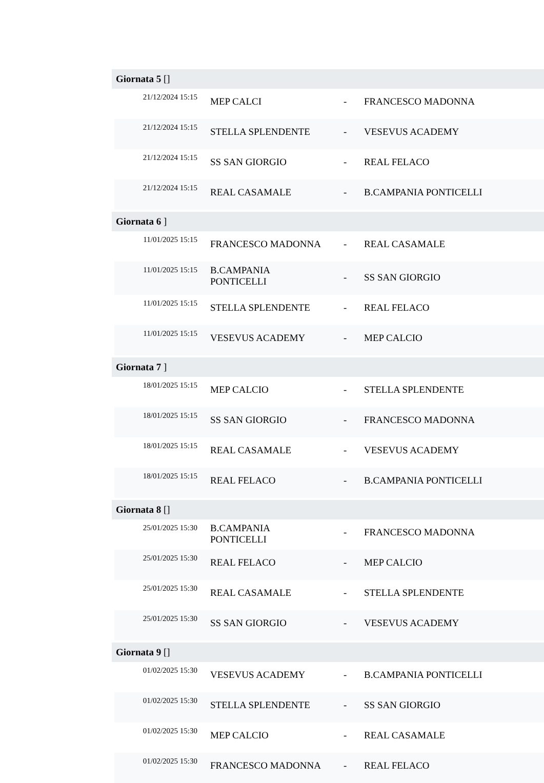Giornata 5 []
| 21/12/2024 15:15 | MEP CALCI | - | FRANCESCO MADONNA |
| 21/12/2024 15:15 | STELLA SPLENDENTE | - | VESEVUS ACADEMY |
| 21/12/2024 15:15 | SS SAN GIORGIO | - | REAL FELACO |
| 21/12/2024 15:15 | REAL CASAMALE | - | B.CAMPANIA PONTICELLI |
Giornata 6 ]
| 11/01/2025 15:15 | FRANCESCO MADONNA | - | REAL CASAMALE |
| 11/01/2025 15:15 | B.CAMPANIA PONTICELLI | - | SS SAN GIORGIO |
| 11/01/2025 15:15 | STELLA SPLENDENTE | - | REAL FELACO |
| 11/01/2025 15:15 | VESEVUS ACADEMY | - | MEP CALCIO |
Giornata 7 ]
| 18/01/2025 15:15 | MEP CALCIO | - | STELLA SPLENDENTE |
| 18/01/2025 15:15 | SS SAN GIORGIO | - | FRANCESCO MADONNA |
| 18/01/2025 15:15 | REAL CASAMALE | - | VESEVUS ACADEMY |
| 18/01/2025 15:15 | REAL FELACO | - | B.CAMPANIA PONTICELLI |
Giornata 8 []
| 25/01/2025 15:30 | B.CAMPANIA PONTICELLI | - | FRANCESCO MADONNA |
| 25/01/2025 15:30 | REAL FELACO | - | MEP CALCIO |
| 25/01/2025 15:30 | REAL CASAMALE | - | STELLA SPLENDENTE |
| 25/01/2025 15:30 | SS SAN GIORGIO | - | VESEVUS ACADEMY |
Giornata 9 []
| 01/02/2025 15:30 | VESEVUS ACADEMY | - | B.CAMPANIA PONTICELLI |
| 01/02/2025 15:30 | STELLA SPLENDENTE | - | SS SAN GIORGIO |
| 01/02/2025 15:30 | MEP CALCIO | - | REAL CASAMALE |
| 01/02/2025 15:30 | FRANCESCO MADONNA | - | REAL FELACO |